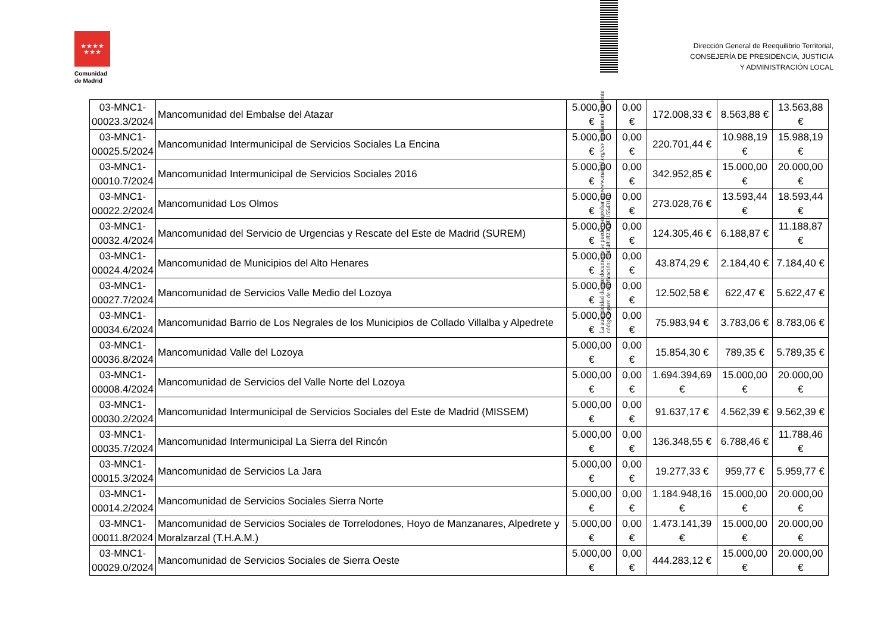★★★★
★★★
Comunidad
de Madrid
Dirección General de Reequilibrio Territorial,
CONSEJERÍA DE PRESIDENCIA, JUSTICIA
Y ADMINISTRACIÓN LOCAL
La autenticidad de este documento se puede comprobar en www.madrid.org/csv mediante el siguiente código seguro de verificación: 0945481823538315543151
| 03-MNC1- 00023.3/2024 | Mancomunidad del Embalse del Atazar | 5.000,00 € | 0,00 € | 172.008,33 € | 8.563,88 € | 13.563,88 € |
| 03-MNC1- 00025.5/2024 | Mancomunidad Intermunicipal de Servicios Sociales La Encina | 5.000,00 € | 0,00 € | 220.701,44 € | 10.988,19 € | 15.988,19 € |
| 03-MNC1- 00010.7/2024 | Mancomunidad Intermunicipal de Servicios Sociales 2016 | 5.000,00 € | 0,00 € | 342.952,85 € | 15.000,00 € | 20.000,00 € |
| 03-MNC1- 00022.2/2024 | Mancomunidad Los Olmos | 5.000,00 € | 0,00 € | 273.028,76 € | 13.593,44 € | 18.593,44 € |
| 03-MNC1- 00032.4/2024 | Mancomunidad del Servicio de Urgencias y Rescate del Este de Madrid (SUREM) | 5.000,00 € | 0,00 € | 124.305,46 € | 6.188,87 € | 11.188,87 € |
| 03-MNC1- 00024.4/2024 | Mancomunidad de Municipios del Alto Henares | 5.000,00 € | 0,00 € | 43.874,29 € | 2.184,40 € | 7.184,40 € |
| 03-MNC1- 00027.7/2024 | Mancomunidad de Servicios Valle Medio del Lozoya | 5.000,00 € | 0,00 € | 12.502,58 € | 622,47 € | 5.622,47 € |
| 03-MNC1- 00034.6/2024 | Mancomunidad Barrio de Los Negrales de los Municipios de Collado Villalba y Alpedrete | 5.000,00 € | 0,00 € | 75.983,94 € | 3.783,06 € | 8.783,06 € |
| 03-MNC1- 00036.8/2024 | Mancomunidad Valle del Lozoya | 5.000,00 € | 0,00 € | 15.854,30 € | 789,35 € | 5.789,35 € |
| 03-MNC1- 00008.4/2024 | Mancomunidad de Servicios del Valle Norte del Lozoya | 5.000,00 € | 0,00 € | 1.694.394,69 € | 15.000,00 € | 20.000,00 € |
| 03-MNC1- 00030.2/2024 | Mancomunidad Intermunicipal de Servicios Sociales del Este de Madrid (MISSEM) | 5.000,00 € | 0,00 € | 91.637,17 € | 4.562,39 € | 9.562,39 € |
| 03-MNC1- 00035.7/2024 | Mancomunidad Intermunicipal La Sierra del Rincón | 5.000,00 € | 0,00 € | 136.348,55 € | 6.788,46 € | 11.788,46 € |
| 03-MNC1- 00015.3/2024 | Mancomunidad de Servicios La Jara | 5.000,00 € | 0,00 € | 19.277,33 € | 959,77 € | 5.959,77 € |
| 03-MNC1- 00014.2/2024 | Mancomunidad de Servicios Sociales Sierra Norte | 5.000,00 € | 0,00 € | 1.184.948,16 € | 15.000,00 € | 20.000,00 € |
| 03-MNC1- 00011.8/2024 | Mancomunidad de Servicios Sociales de Torrelodones, Hoyo de Manzanares, Alpedrete y Moralzarzal (T.H.A.M.) | 5.000,00 € | 0,00 € | 1.473.141,39 € | 15.000,00 € | 20.000,00 € |
| 03-MNC1- 00029.0/2024 | Mancomunidad de Servicios Sociales de Sierra Oeste | 5.000,00 € | 0,00 € | 444.283,12 € | 15.000,00 € | 20.000,00 € |